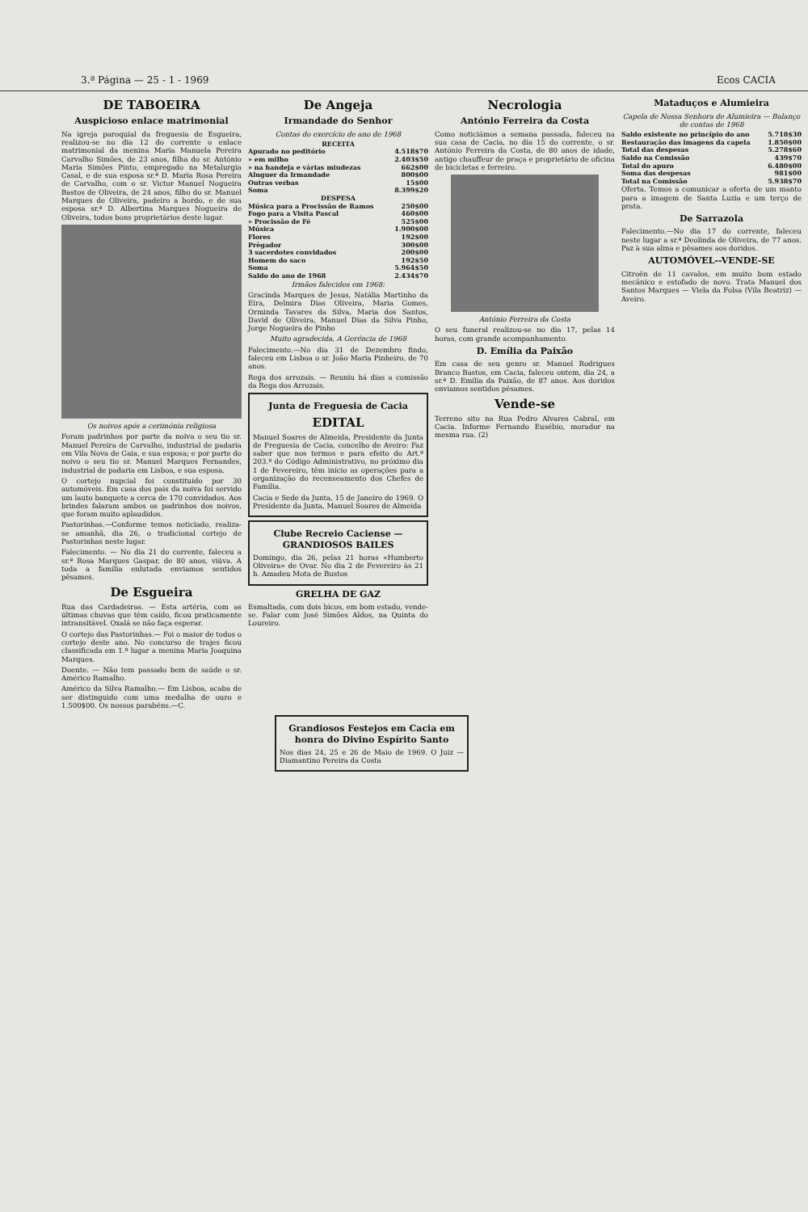3.ª Página — 25 - 1 - 1969 Ecos CACIA
DE TABOEIRA
Auspicioso enlace matrimonial
Na igreja paroquial da freguesia de Esgueira, realizou-se no dia 12 do corrente o enlace matrimonial da menina Maria Manuela Pereira Carvalho Simões, de 23 anos, filha do sr. António Maria Simões Pinto, empregado na Metalurgia Casal, e de sua esposa sr.ª D. Maria Rosa Pereira de Carvalho, com o sr. Victor Manuel Nogueira Bastos de Oliveira, de 24 anos, filho do sr. Manuel Marques de Oliveira, padeiro a bordo, e de sua esposa sr.ª D. Albertina Marques Nogueira de Oliveira, todos bons proprietários deste lugar.
Os noivos após a cerimónia religiosa
Foram padrinhos por parte da noiva o seu tio sr. Manuel Pereira de Carvalho, industrial de padaria em Vila Nova de Gaia, e sua esposa; e por parte do noivo o seu tio sr. Manuel Marques Fernandes, industrial de padaria em Lisboa, e sua esposa.
O cortejo nupcial foi constituído por 30 automóveis. Em casa dos pais da noiva foi servido um lauto banquete a cerca de 170 convidados. Aos brindes falaram ambos os padrinhos dos noivos, que foram muito aplaudidos.
Pastorinhas.—Conforme temos noticiado, realiza-se amanhã, dia 26, o tradicional cortejo de Pastorinhas neste lugar.
Falecimento. — No dia 21 do corrente, faleceu a sr.ª Rosa Marques Gaspar, de 80 anos, viúva. A toda a família enlutada enviamos sentidos pêsames.
De Esgueira
Rua das Cardadeiras. — Esta artéria, com as últimas chuvas que têm caído, ficou praticamente intransitável. Oxalá se não faça esperar.
O cortejo das Pastorinhas.— Foi o maior de todos o cortejo deste ano. No concurso de trajes ficou classificada em 1.º lugar a menina Maria Joaquina Marques.
Doente. — Não tem passado bem de saúde o sr. Américo Ramalho.
Américo da Silva Ramalho.— Em Lisboa, acaba de ser distinguido com uma medalha de ouro e 1.500$00. Os nossos parabéns.—C.
De Angeja
Irmandade do Senhor
Contas do exercício de ano de 1968
| RECEITA | |
| Apurado no peditório | 4.518$70 |
| » em milho | 2.403$50 |
| » na bandeja e várias miudezas | 662$00 |
| Aluguer da Irmandade | 800$00 |
| Outras verbas | 15$00 |
| Soma | 8.399$20 |
| DESPESA | |
| Música para a Procissão de Ramos | 250$00 |
| Fogo para a Visita Pascal | 460$00 |
| » Procissão de Fé | 525$00 |
| Música | 1.900$00 |
| Flores | 192$00 |
| Prègador | 300$00 |
| 3 sacerdotes convidados | 200$00 |
| Homem do saco | 192$50 |
| Soma | 5.964$50 |
| Saldo do ano de 1968 | 2.434$70 |
Irmãos falecidos em 1968:
Gracinda Marques de Jesus, Natália Martinho da Eira, Delmira Dias Oliveira, Maria Gomes, Orminda Tavares da Silva, Maria dos Santos, David de Oliveira, Manuel Dias da Silva Pinho, Jorge Nogueira de Pinho
Muito agradecida, A Gerência de 1968
Falecimento.—No dia 31 de Dezembro findo, faleceu em Lisboa o sr. João Maria Pinheiro, de 70 anos.
Rega dos arrozais. — Reuniu há dias a comissão da Rega dos Arrozais.
Junta de Freguesia de Cacia
EDITAL
Manuel Soares de Almeida, Presidente da Junta de Freguesia de Cacia, concelho de Aveiro: Faz saber que nos termos e para efeito do Art.º 203.º do Código Administrativo, no próximo dia 1 de Fevereiro, têm início as operações para a organização do recenseamento dos Chefes de Família.
Cacia e Sede da Junta, 15 de Janeiro de 1969. O Presidente da Junta, Manuel Soares de Almeida
Clube Recreio Caciense — GRANDIOSOS BAILES
Domingo, dia 26, pelas 21 horas «Humberto Oliveira» de Ovar. No dia 2 de Fevereiro às 21 h. Amadeu Mota de Bustos
GRELHA DE GAZ
Esmaltada, com dois bicos, em bom estado, vende-se. Falar com José Simões Aldos, na Quinta do Loureiro.
Necrologia
António Ferreira da Costa
Como noticiámos a semana passada, faleceu na sua casa de Cacia, no dia 15 do corrente, o sr. António Ferreira da Costa, de 80 anos de idade, antigo chauffeur de praça e proprietário de oficina de bicicletas e ferreiro.
António Ferreira da Costa
O seu funeral realizou-se no dia 17, pelas 14 horas, com grande acompanhamento.
D. Emília da Paixão
Em casa de seu genro sr. Manuel Rodrigues Branco Bastos, em Cacia, faleceu ontem, dia 24, a sr.ª D. Emília da Paixão, de 87 anos. Aos doridos enviamos sentidos pêsames.
Vende-se
Terreno sito na Rua Pedro Alvares Cabral, em Cacia. Informe Fernando Eusébio, morador na mesma rua. (2)
Mataduços e Alumieira
Capela de Nossa Senhora de Alumieira — Balanço de contas de 1968
| Saldo existente no princípio do ano | 5.718$30 |
| Restauração das imagens da capela | 1.850$00 |
| Total das despesas | 5.278$60 |
| Saldo na Comissão | 439$70 |
| Total do apuro | 6.480$00 |
| Soma das despesas | 981$00 |
| Total na Comissão | 5.938$70 |
Oferta. Temos a comunicar a oferta de um manto para a imagem de Santa Luzia e um terço de prata.
De Sarrazola
Falecimento.—No dia 17 do corrente, faleceu neste lugar a sr.ª Deolinda de Oliveira, de 77 anos. Paz à sua alma e pêsames aos doridos.
AUTOMÓVEL--VENDE-SE
Citroën de 11 cavalos, em muito bom estado mecânico e estofado de novo. Trata Manuel dos Santos Marques — Viela da Folsa (Vila Beatriz) — Aveiro.
Grandiosos Festejos em Cacia em honra do Divino Espírito Santo
Nos dias 24, 25 e 26 de Maio de 1969. O Juiz — Diamantino Pereira da Costa